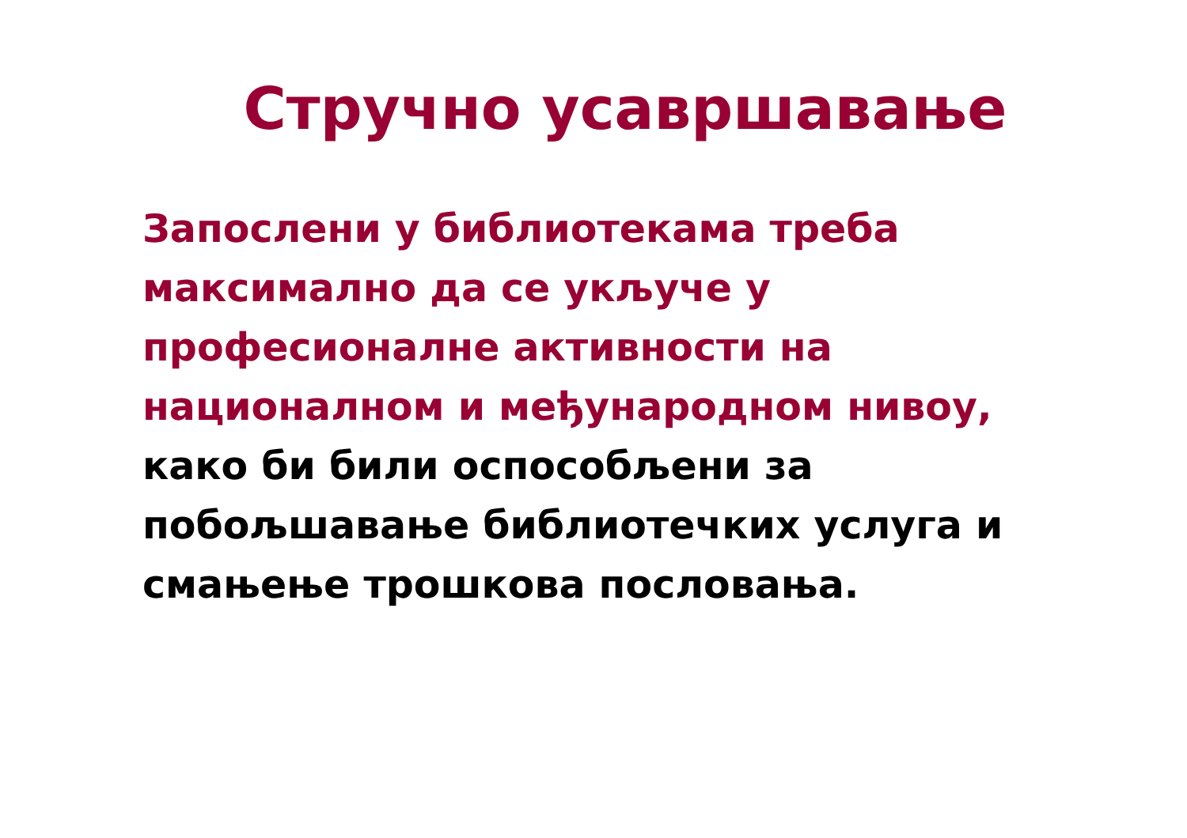Стручно усавршавање
Запослени у библиотекама треба
максимално да се укључе у
професионалне активности на
националном и међународном нивоу,
како би били оспособљени за
побољшавање библиотечких услуга и
смањење трошкова пословања.